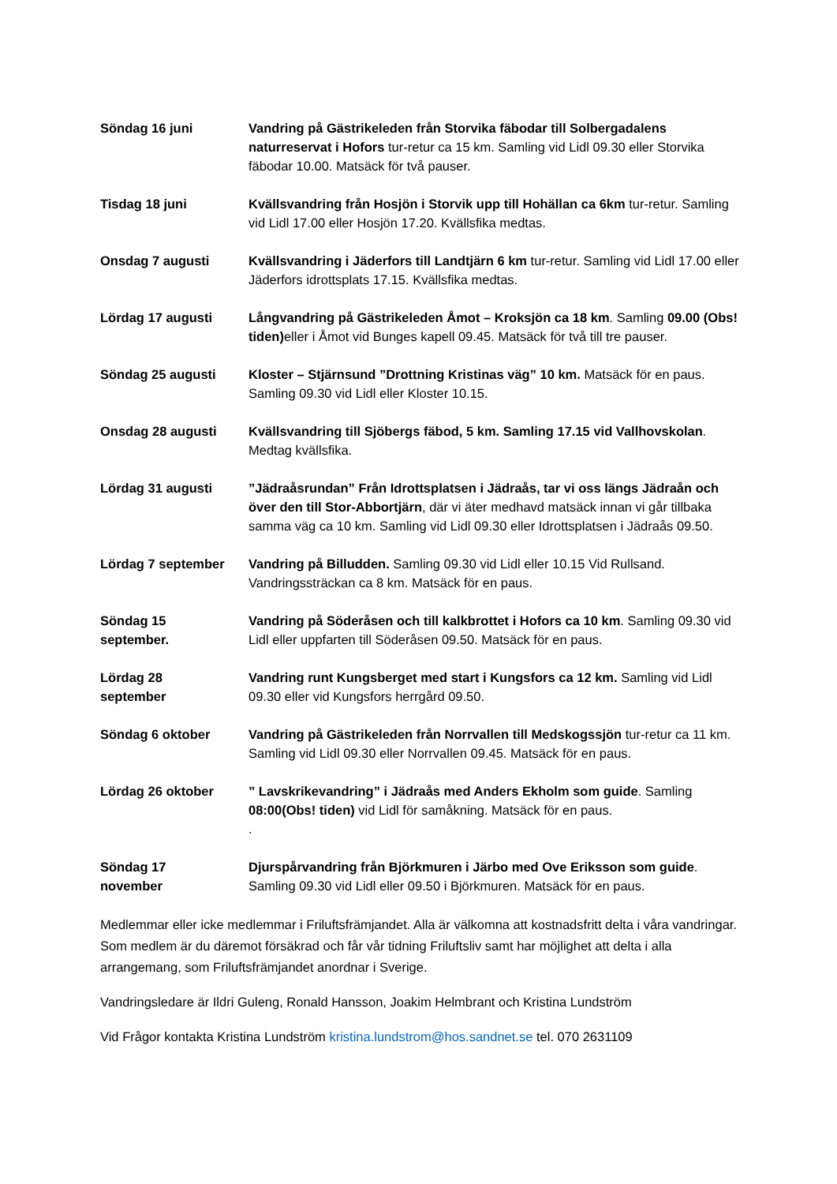| Söndag 16 juni | Vandring på Gästrikeleden från Storvika fäbodar till Solbergadalens naturreservat i Hofors tur-retur ca 15 km. Samling vid Lidl 09.30 eller Storvika fäbodar 10.00. Matsäck för två pauser. |
| Tisdag 18 juni | Kvällsvandring från Hosjön i Storvik upp till Hohällan ca 6km tur-retur. Samling vid Lidl 17.00 eller Hosjön 17.20. Kvällsfika medtas. |
| Onsdag 7 augusti | Kvällsvandring i Jäderfors till Landtjärn 6 km tur-retur. Samling vid Lidl 17.00 eller Jäderfors idrottsplats 17.15. Kvällsfika medtas. |
| Lördag 17 augusti | Långvandring på Gästrikeleden Åmot – Kroksjön ca 18 km . Samling 09.00 (Obs! tiden) eller i Åmot vid Bunges kapell 09.45. Matsäck för två till tre pauser. |
| Söndag 25 augusti | Kloster – Stjärnsund ”Drottning Kristinas väg” 10 km. Matsäck för en paus. Samling 09.30 vid Lidl eller Kloster 10.15. |
| Onsdag 28 augusti | Kvällsvandring till Sjöbergs fäbod, 5 km. Samling 17.15 vid Vallhovskolan . Medtag kvällsfika. |
| Lördag 31 augusti | ”Jädraåsrundan” Från Idrottsplatsen i Jädraås, tar vi oss längs Jädraån och över den till Stor-Abbortjärn , där vi äter medhavd matsäck innan vi går tillbaka samma väg ca 10 km. Samling vid Lidl 09.30 eller Idrottsplatsen i Jädraås 09.50. |
| Lördag 7 september | Vandring på Billudden. Samling 09.30 vid Lidl eller 10.15 Vid Rullsand. Vandringssträckan ca 8 km. Matsäck för en paus. |
| Söndag 15 september. | Vandring på Söderåsen och till kalkbrottet i Hofors ca 10 km . Samling 09.30 vid Lidl eller uppfarten till Söderåsen 09.50. Matsäck för en paus. |
| Lördag 28 september | Vandring runt Kungsberget med start i Kungsfors ca 12 km. Samling vid Lidl 09.30 eller vid Kungsfors herrgård 09.50. |
| Söndag 6 oktober | Vandring på Gästrikeleden från Norrvallen till Medskogssjön tur-retur ca 11 km. Samling vid Lidl 09.30 eller Norrvallen 09.45. Matsäck för en paus. |
| Lördag 26 oktober | ” Lavskrikevandring” i Jädraås med Anders Ekholm som guide . Samling 08:00(Obs! tiden) vid Lidl för samåkning. Matsäck för en paus. . |
| Söndag 17 november | Djurspårvandring från Björkmuren i Järbo med Ove Eriksson som guide . Samling 09.30 vid Lidl eller 09.50 i Björkmuren. Matsäck för en paus. |
Medlemmar eller icke medlemmar i Friluftsfrämjandet. Alla är välkomna att kostnadsfritt delta i våra vandringar. Som medlem är du däremot försäkrad och får vår tidning Friluftsliv samt har möjlighet att delta i alla arrangemang, som Friluftsfrämjandet anordnar i Sverige.
Vandringsledare är Ildri Guleng, Ronald Hansson, Joakim Helmbrant och Kristina Lundström
Vid Frågor kontakta Kristina Lundström kristina.lundstrom@hos.sandnet.se tel. 070 2631109